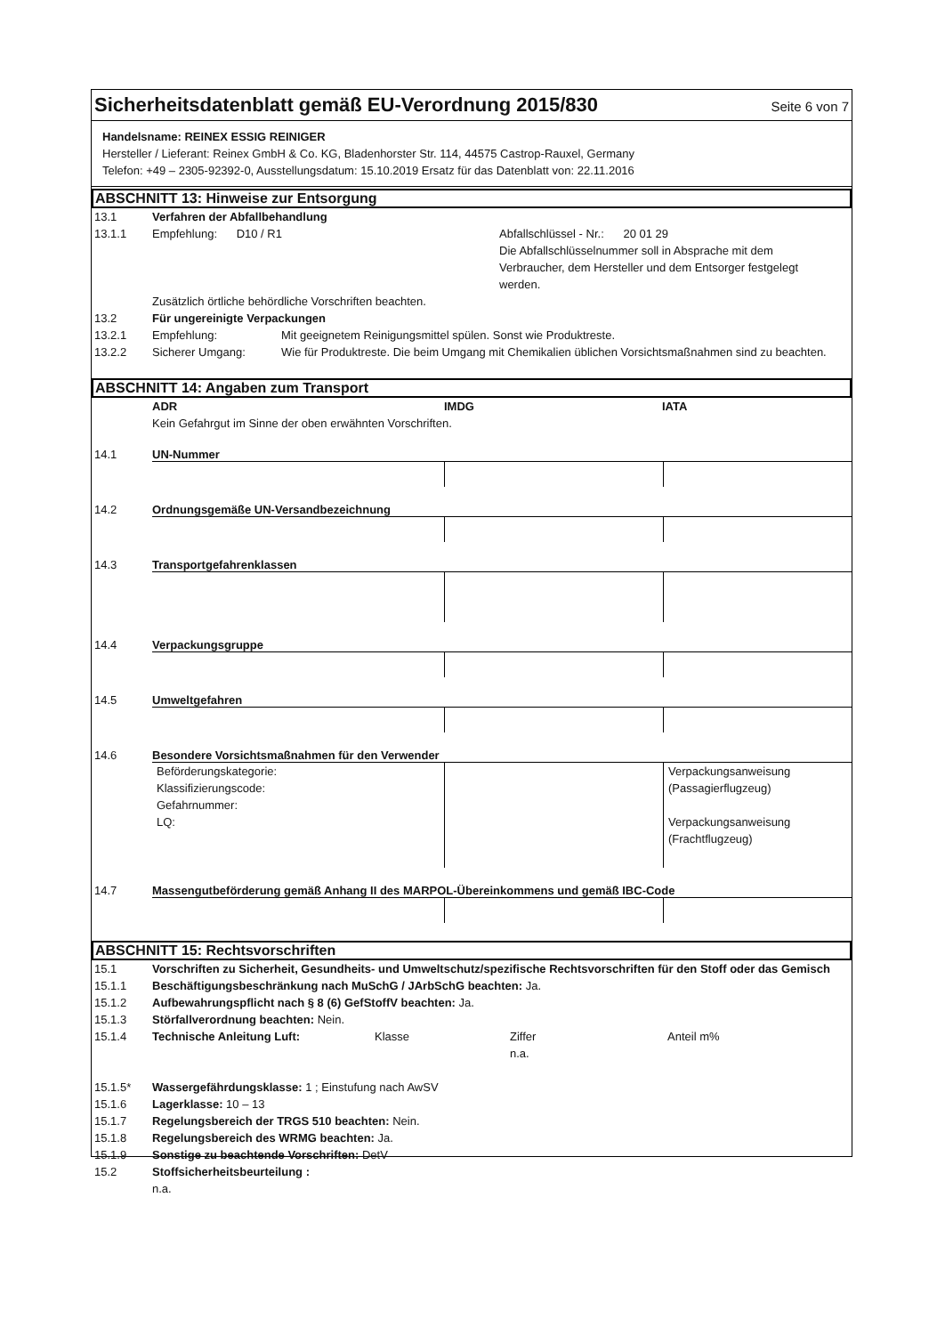Sicherheitsdatenblatt gemäß EU-Verordnung 2015/830
Seite 6 von 7
Handelsname: REINEX ESSIG REINIGER
Hersteller / Lieferant: Reinex GmbH & Co. KG, Bladenhorster Str. 114, 44575 Castrop-Rauxel, Germany
Telefon: +49 – 2305-92392-0, Ausstellungsdatum: 15.10.2019 Ersatz für das Datenblatt von: 22.11.2016
ABSCHNITT 13: Hinweise zur Entsorgung
13.1 Verfahren der Abfallbehandlung
13.1.1 Empfehlung: D10 / R1 Abfallschlüssel - Nr.: 20 01 29
Die Abfallschlüsselnummer soll in Absprache mit dem Verbraucher, dem Hersteller und dem Entsorger festgelegt werden.
Zusätzlich örtliche behördliche Vorschriften beachten.
13.2 Für ungereinigte Verpackungen
13.2.1 Empfehlung: Mit geeignetem Reinigungsmittel spülen. Sonst wie Produktreste.
13.2.2 Sicherer Umgang: Wie für Produktreste. Die beim Umgang mit Chemikalien üblichen Vorsichtsmaßnahmen sind zu beachten.
ABSCHNITT 14: Angaben zum Transport
ADR IMDG IATA
Kein Gefahrgut im Sinne der oben erwähnten Vorschriften.
14.1 UN-Nummer
14.2 Ordnungsgemäße UN-Versandbezeichnung
14.3 Transportgefahrenklassen
14.4 Verpackungsgruppe
14.5 Umweltgefahren
14.6 Besondere Vorsichtsmaßnahmen für den Verwender
Beförderungskategorie:
Klassifizierungscode:
Gefahrnummer:
LQ:
Verpackungsanweisung
(Passagierflugzeug)
Verpackungsanweisung
(Frachtflugzeug)
14.7 Massengutbeförderung gemäß Anhang II des MARPOL-Übereinkommens und gemäß IBC-Code
ABSCHNITT 15: Rechtsvorschriften
15.1 Vorschriften zu Sicherheit, Gesundheits- und Umweltschutz/spezifische Rechtsvorschriften für den Stoff oder das Gemisch
15.1.1 Beschäftigungsbeschränkung nach MuSchG / JArbSchG beachten: Ja.
15.1.2 Aufbewahrungspflicht nach § 8 (6) GefStoffV beachten: Ja.
15.1.3 Störfallverordnung beachten: Nein.
15.1.4 Technische Anleitung Luft: Klasse Ziffer
n.a. Anteil m%
15.1.5* Wassergefährdungsklasse: 1 ; Einstufung nach AwSV
15.1.6 Lagerklasse: 10 – 13
15.1.7 Regelungsbereich der TRGS 510 beachten: Nein.
15.1.8 Regelungsbereich des WRMG beachten: Ja.
15.1.9 Sonstige zu beachtende Vorschriften: DetV
15.2 Stoffsicherheitsbeurteilung :
n.a.